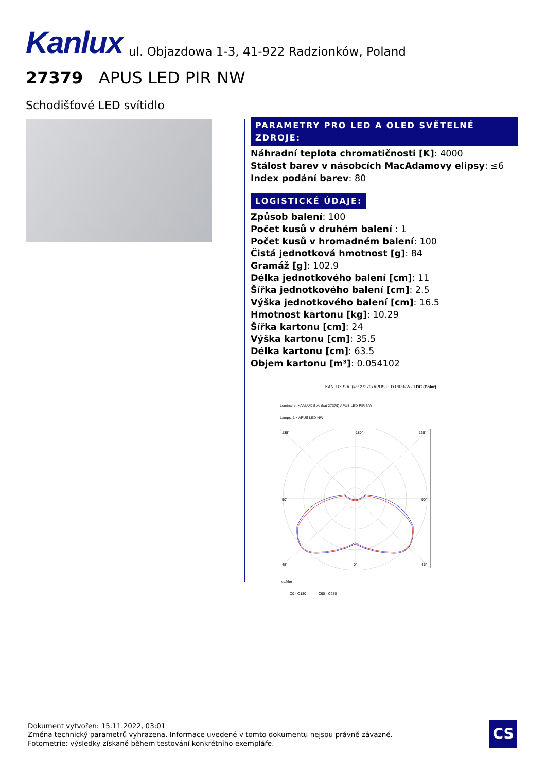Kanlux ul. Objazdowa 1-3, 41-922 Radzionków, Poland
27379 APUS LED PIR NW
Schodišťové LED svítidlo
PARAMETRY PRO LED A OLED SVĚTELNÉ ZDROJE:
Náhradní teplota chromatičnosti [K]: 4000
Stálost barev v násobcích MacAdamovy elipsy: ≤6
Index podání barev: 80
LOGISTICKÉ ÚDAJE:
Způsob balení: 100
Počet kusů v druhém balení : 1
Počet kusů v hromadném balení: 100
Čistá jednotková hmotnost [g]: 84
Gramáž [g]: 102.9
Délka jednotkového balení [cm]: 11
Šířka jednotkového balení [cm]: 2.5
Výška jednotkového balení [cm]: 16.5
Hmotnost kartonu [kg]: 10.29
Šířka kartonu [cm]: 24
Výška kartonu [cm]: 35.5
Délka kartonu [cm]: 63.5
Objem kartonu [m³]: 0.054102
KANLUX S.A. (kat 27379) APUS LED PIR-NW / LDC (Polar)
Luminaire: KANLUX S.A. (kat 27379) APUS LED PIR-NW
Lamps: 1 x APUS LED NW
135°
180°
135°
90°
90°
45°
0°
45°
cd/klm
—— C0 - C180 —— C90 - C270
Dokument vytvořen: 15.11.2022, 03:01
Změna technický parametrů vyhrazena. Informace uvedené v tomto dokumentu nejsou právně závazné.
Fotometrie: výsledky získané během testování konkrétního exempláře.
CS